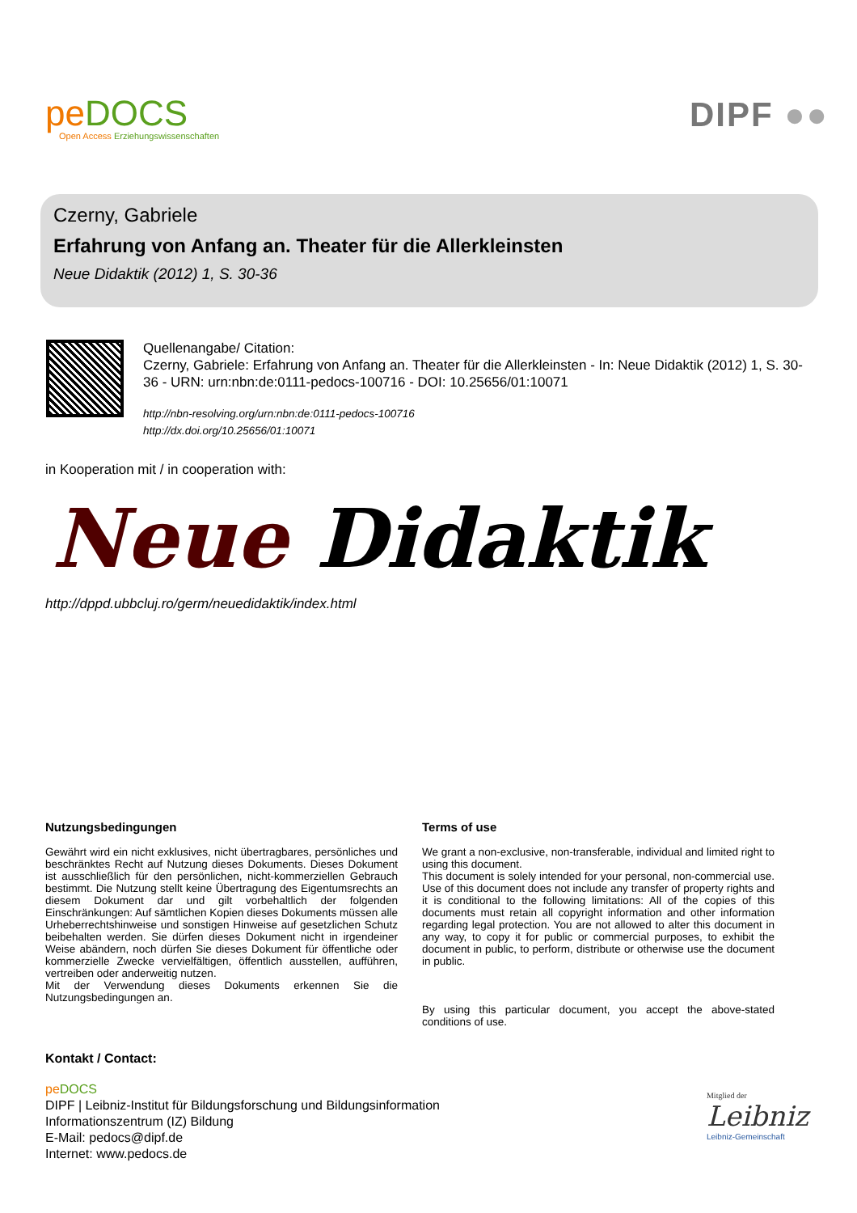pe DOCS
Open Access Erziehungswissenschaften
DIPF ●●
Czerny, Gabriele
Erfahrung von Anfang an. Theater für die Allerkleinsten
Neue Didaktik (2012) 1, S. 30-36
Quellenangabe/ Citation:
Czerny, Gabriele: Erfahrung von Anfang an. Theater für die Allerkleinsten - In: Neue Didaktik (2012) 1, S. 30-36 - URN: urn:nbn:de:0111-pedocs-100716 - DOI: 10.25656/01:10071
http://nbn-resolving.org/urn:nbn:de:0111-pedocs-100716
http://dx.doi.org/10.25656/01:10071
in Kooperation mit / in cooperation with:
Neue Didaktik
http://dppd.ubbcluj.ro/germ/neuedidaktik/index.html
Nutzungsbedingungen
Gewährt wird ein nicht exklusives, nicht übertragbares, persönliches und beschränktes Recht auf Nutzung dieses Dokuments. Dieses Dokument ist ausschließlich für den persönlichen, nicht-kommerziellen Gebrauch bestimmt. Die Nutzung stellt keine Übertragung des Eigentumsrechts an diesem Dokument dar und gilt vorbehaltlich der folgenden Einschränkungen: Auf sämtlichen Kopien dieses Dokuments müssen alle Urheberrechtshinweise und sonstigen Hinweise auf gesetzlichen Schutz beibehalten werden. Sie dürfen dieses Dokument nicht in irgendeiner Weise abändern, noch dürfen Sie dieses Dokument für öffentliche oder kommerzielle Zwecke vervielfältigen, öffentlich ausstellen, aufführen, vertreiben oder anderweitig nutzen.
Mit der Verwendung dieses Dokuments erkennen Sie die Nutzungsbedingungen an.
Terms of use
We grant a non-exclusive, non-transferable, individual and limited right to using this document.
This document is solely intended for your personal, non-commercial use. Use of this document does not include any transfer of property rights and it is conditional to the following limitations: All of the copies of this documents must retain all copyright information and other information regarding legal protection. You are not allowed to alter this document in any way, to copy it for public or commercial purposes, to exhibit the document in public, to perform, distribute or otherwise use the document in public.
By using this particular document, you accept the above-stated conditions of use.
Kontakt / Contact:
pe DOCS
DIPF | Leibniz-Institut für Bildungsforschung und Bildungsinformation
Informationszentrum (IZ) Bildung
E-Mail: pedocs@dipf.de
Internet: www.pedocs.de
Mitglied der
Leibniz
Leibniz-Gemeinschaft